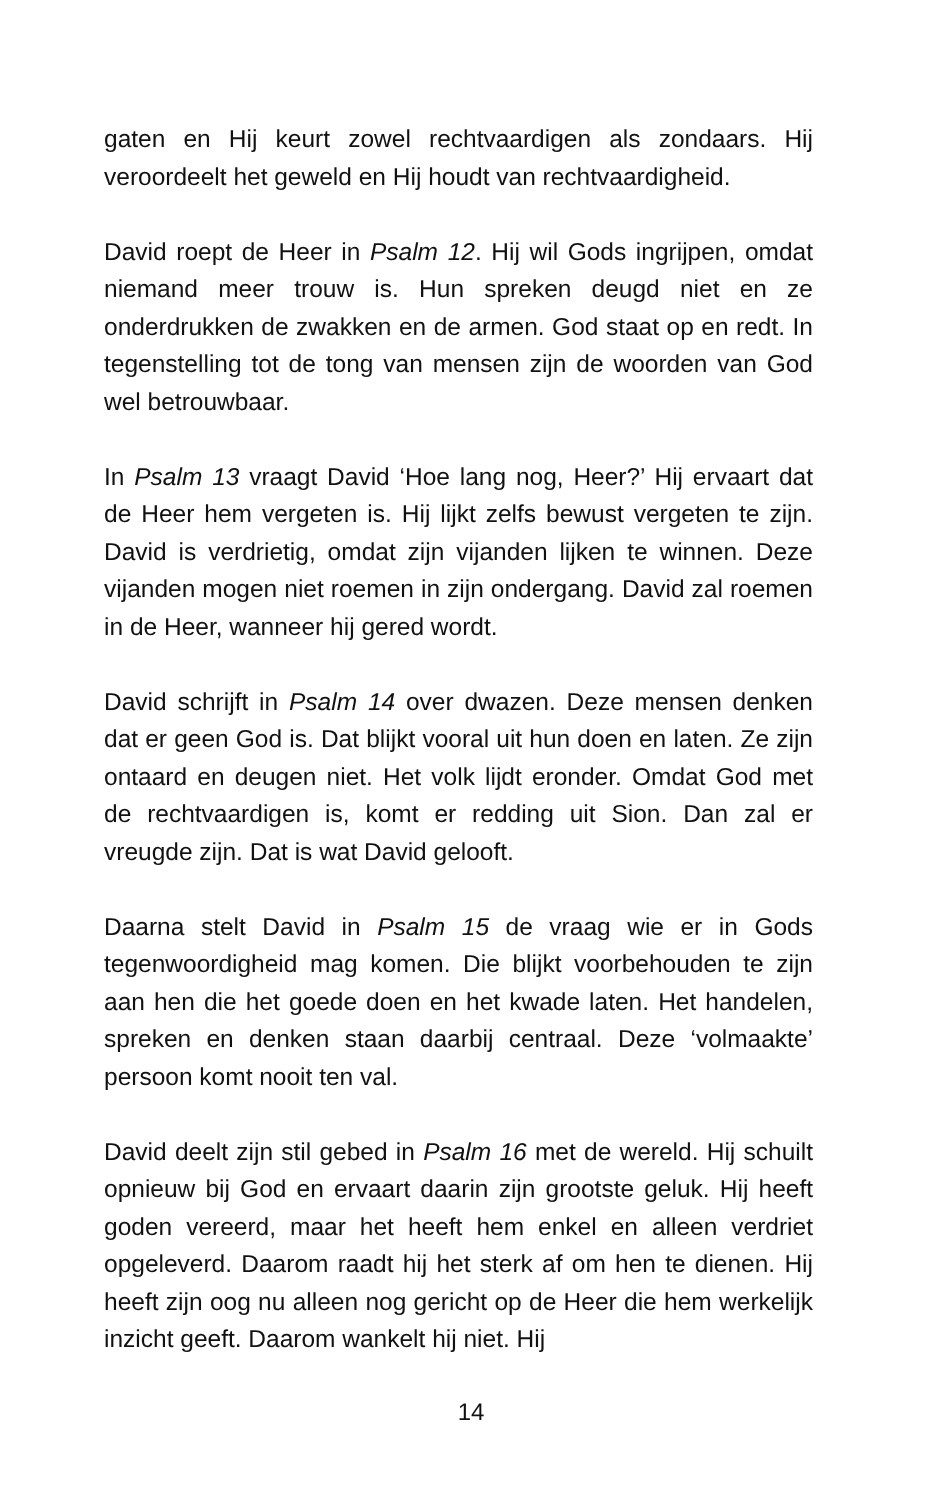gaten en Hij keurt zowel rechtvaardigen als zondaars. Hij veroordeelt het geweld en Hij houdt van rechtvaardigheid.
David roept de Heer in Psalm 12. Hij wil Gods ingrijpen, omdat niemand meer trouw is. Hun spreken deugd niet en ze onderdrukken de zwakken en de armen. God staat op en redt. In tegenstelling tot de tong van mensen zijn de woorden van God wel betrouwbaar.
In Psalm 13 vraagt David ‘Hoe lang nog, Heer?’ Hij ervaart dat de Heer hem vergeten is. Hij lijkt zelfs bewust vergeten te zijn. David is verdrietig, omdat zijn vijanden lijken te winnen. Deze vijanden mogen niet roemen in zijn ondergang. David zal roemen in de Heer, wanneer hij gered wordt.
David schrijft in Psalm 14 over dwazen. Deze mensen denken dat er geen God is. Dat blijkt vooral uit hun doen en laten. Ze zijn ontaard en deugen niet. Het volk lijdt eronder. Omdat God met de rechtvaardigen is, komt er redding uit Sion. Dan zal er vreugde zijn. Dat is wat David gelooft.
Daarna stelt David in Psalm 15 de vraag wie er in Gods tegenwoordigheid mag komen. Die blijkt voorbehouden te zijn aan hen die het goede doen en het kwade laten. Het handelen, spreken en denken staan daarbij centraal. Deze ‘volmaakte’ persoon komt nooit ten val.
David deelt zijn stil gebed in Psalm 16 met de wereld. Hij schuilt opnieuw bij God en ervaart daarin zijn grootste geluk. Hij heeft goden vereerd, maar het heeft hem enkel en alleen verdriet opgeleverd. Daarom raadt hij het sterk af om hen te dienen. Hij heeft zijn oog nu alleen nog gericht op de Heer die hem werkelijk inzicht geeft. Daarom wankelt hij niet. Hij
14